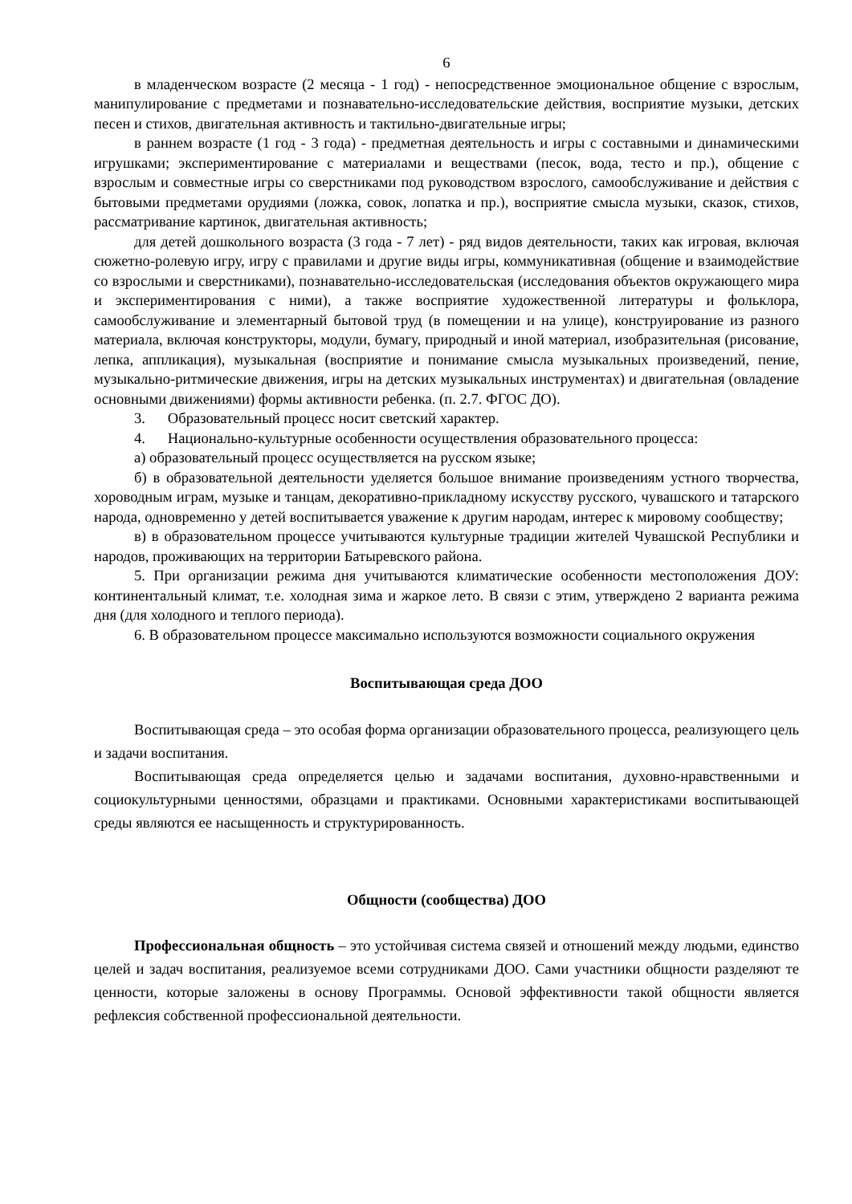6
в младенческом возрасте (2 месяца - 1 год) - непосредственное эмоциональное общение с взрослым, манипулирование с предметами и познавательно-исследовательские действия, восприятие музыки, детских песен и стихов, двигательная активность и тактильно-двигательные игры;
в раннем возрасте (1 год - 3 года) - предметная деятельность и игры с составными и динамическими игрушками; экспериментирование с материалами и веществами (песок, вода, тесто и пр.), общение с взрослым и совместные игры со сверстниками под руководством взрослого, самообслуживание и действия с бытовыми предметами орудиями (ложка, совок, лопатка и пр.), восприятие смысла музыки, сказок, стихов, рассматривание картинок, двигательная активность;
для детей дошкольного возраста (3 года - 7 лет) - ряд видов деятельности, таких как игровая, включая сюжетно-ролевую игру, игру с правилами и другие виды игры, коммуникативная (общение и взаимодействие со взрослыми и сверстниками), познавательно-исследовательская (исследования объектов окружающего мира и экспериментирования с ними), а также восприятие художественной литературы и фольклора, самообслуживание и элементарный бытовой труд (в помещении и на улице), конструирование из разного материала, включая конструкторы, модули, бумагу, природный и иной материал, изобразительная (рисование, лепка, аппликация), музыкальная (восприятие и понимание смысла музыкальных произведений, пение, музыкально-ритмические движения, игры на детских музыкальных инструментах) и двигательная (овладение основными движениями) формы активности ребенка. (п. 2.7. ФГОС ДО).
3. Образовательный процесс носит светский характер.
4. Национально-культурные особенности осуществления образовательного процесса:
а) образовательный процесс осуществляется на русском языке;
б) в образовательной деятельности уделяется большое внимание произведениям устного творчества, хороводным играм, музыке и танцам, декоративно-прикладному искусству русского, чувашского и татарского народа, одновременно у детей воспитывается уважение к другим народам, интерес к мировому сообществу;
в) в образовательном процессе учитываются культурные традиции жителей Чувашской Республики и народов, проживающих на территории Батыревского района.
5. При организации режима дня учитываются климатические особенности местоположения ДОУ: континентальный климат, т.е. холодная зима и жаркое лето. В связи с этим, утверждено 2 варианта режима дня (для холодного и теплого периода).
6. В образовательном процессе максимально используются возможности социального окружения
Воспитывающая среда ДОО
Воспитывающая среда – это особая форма организации образовательного процесса, реализующего цель и задачи воспитания.
Воспитывающая среда определяется целью и задачами воспитания, духовно-нравственными и социокультурными ценностями, образцами и практиками. Основными характеристиками воспитывающей среды являются ее насыщенность и структурированность.
Общности (сообщества) ДОО
Профессиональная общность – это устойчивая система связей и отношений между людьми, единство целей и задач воспитания, реализуемое всеми сотрудниками ДОО. Сами участники общности разделяют те ценности, которые заложены в основу Программы. Основой эффективности такой общности является рефлексия собственной профессиональной деятельности.